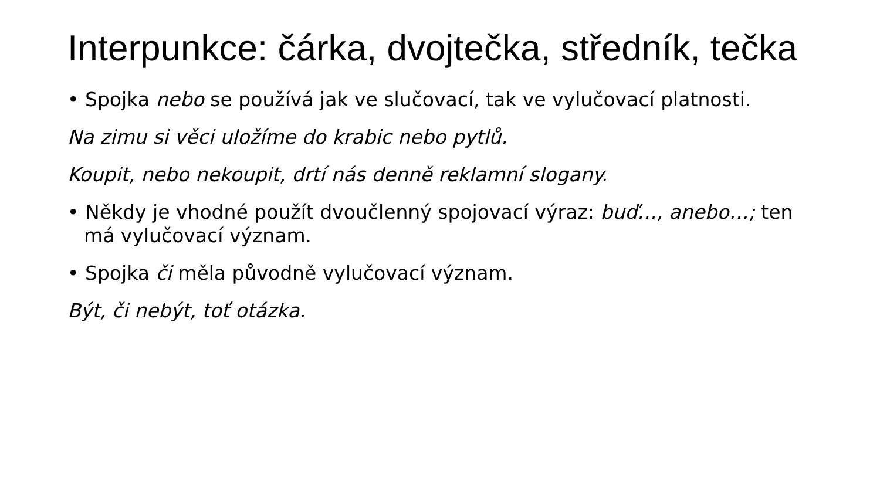Interpunkce: čárka, dvojtečka, středník, tečka
• Spojka nebo se používá jak ve slučovací, tak ve vylučovací platnosti.
Na zimu si věci uložíme do krabic nebo pytlů.
Koupit, nebo nekoupit, drtí nás denně reklamní slogany.
• Někdy je vhodné použít dvoučlenný spojovací výraz: buď…, anebo…; ten má vylučovací význam.
• Spojka či měla původně vylučovací význam.
Být, či nebýt, toť otázka.